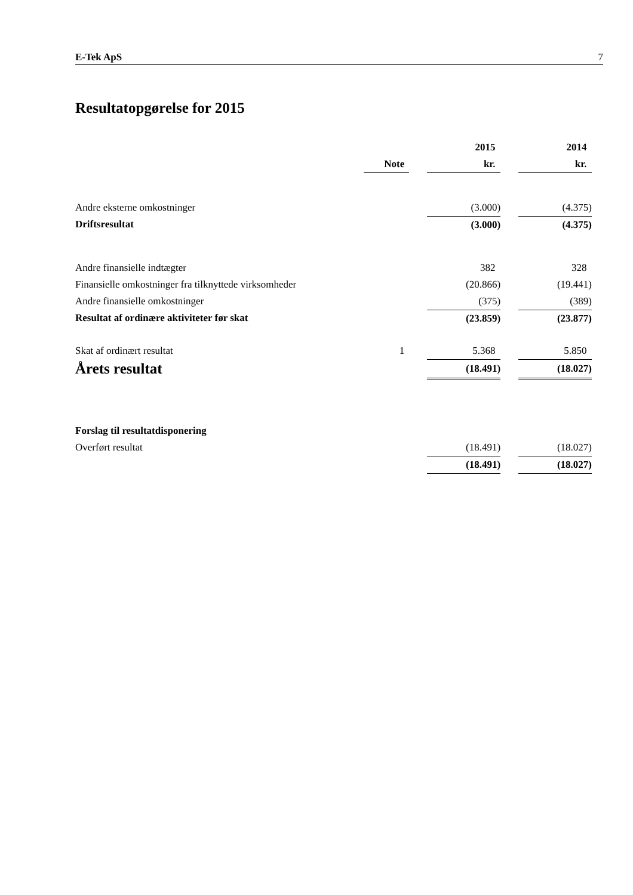E-Tek ApS 7
Resultatopgørelse for 2015
| | | | 2015 | | 2014 |
| | Note | | kr. | | kr. |
| Andre eksterne omkostninger | | | (3.000) | | (4.375) |
| Driftsresultat | | | (3.000) | | (4.375) |
| Andre finansielle indtægter | | | 382 | | 328 |
| Finansielle omkostninger fra tilknyttede virksomheder | | | (20.866) | | (19.441) |
| Andre finansielle omkostninger | | | (375) | | (389) |
| Resultat af ordinære aktiviteter før skat | | | (23.859) | | (23.877) |
| Skat af ordinært resultat | 1 | | 5.368 | | 5.850 |
| Årets resultat | | | (18.491) | | (18.027) |
| Forslag til resultatdisponering | | | | | |
| Overført resultat | | | (18.491) | | (18.027) |
| | | | (18.491) | | (18.027) |